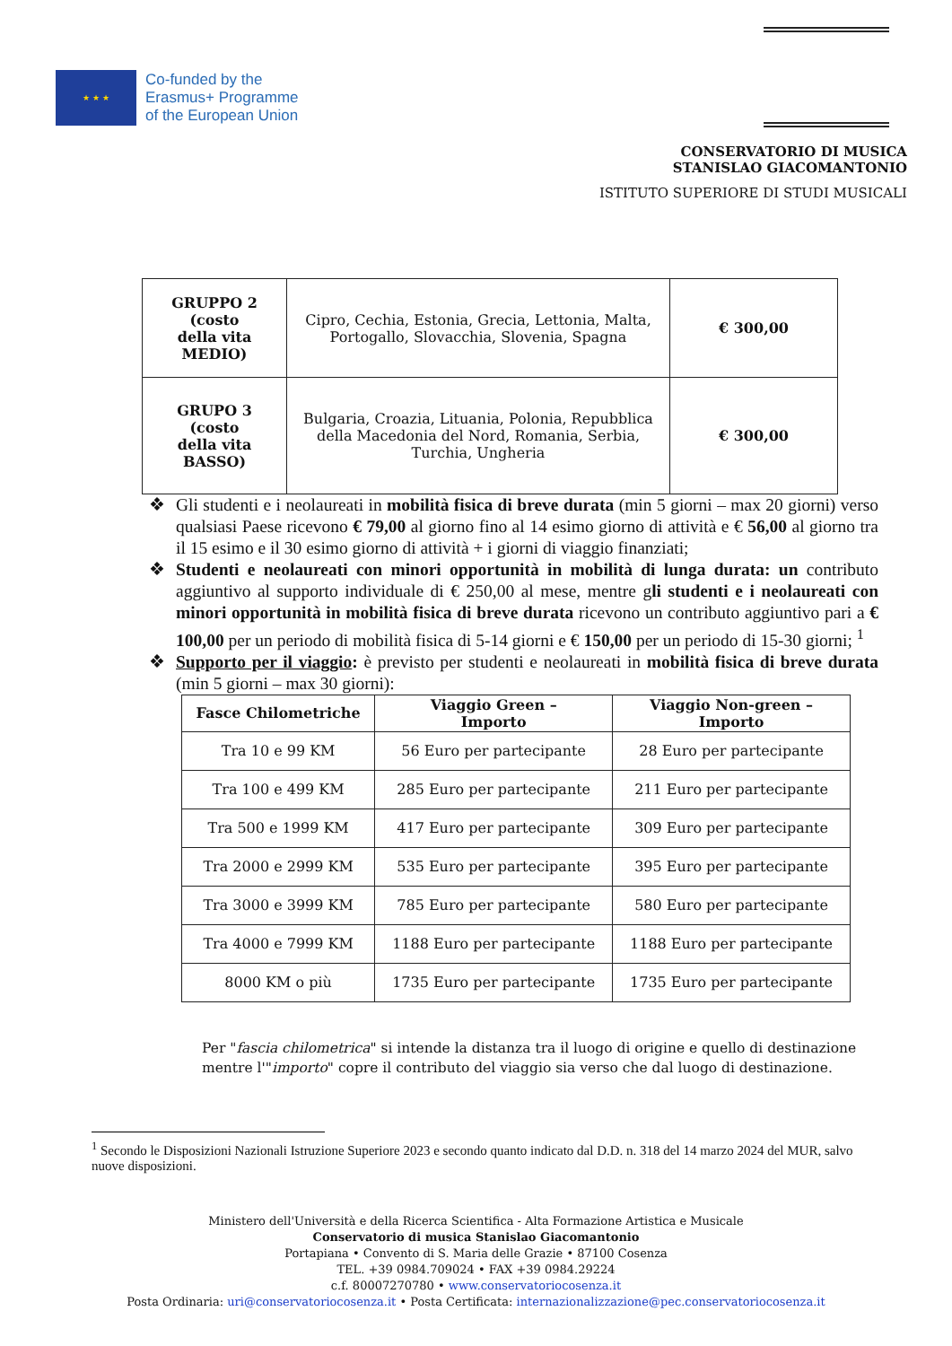★ ★ ★
Co-funded by the
Erasmus+ Programme
of the European Union
CONSERVATORIO DI MUSICA
STANISLAO GIACOMANTONIO
ISTITUTO SUPERIORE DI STUDI MUSICALI
| GRUPPO 2 (costo della vita MEDIO) | Cipro, Cechia, Estonia, Grecia, Lettonia, Malta, Portogallo, Slovacchia, Slovenia, Spagna | € 300,00 |
| GRUPO 3 (costo della vita BASSO) | Bulgaria, Croazia, Lituania, Polonia, Repubblica della Macedonia del Nord, Romania, Serbia, Turchia, Ungheria | € 300,00 |
❖ Gli studenti e i neolaureati in mobilità fisica di breve durata (min 5 giorni – max 20 giorni) verso qualsiasi Paese ricevono € 79,00 al giorno fino al 14 esimo giorno di attività e € 56,00 al giorno tra il 15 esimo e il 30 esimo giorno di attività + i giorni di viaggio finanziati;
❖ Studenti e neolaureati con minori opportunità in mobilità di lunga durata: un contributo aggiuntivo al supporto individuale di € 250,00 al mese, mentre gli studenti e i neolaureati con minori opportunità in mobilità fisica di breve durata ricevono un contributo aggiuntivo pari a € 100,00 per un periodo di mobilità fisica di 5-14 giorni e € 150,00 per un periodo di 15-30 giorni; <sup>1</sup>
❖ Supporto per il viaggio: è previsto per studenti e neolaureati in mobilità fisica di breve durata (min 5 giorni – max 30 giorni):
| Fasce Chilometriche | Viaggio Green – Importo | Viaggio Non-green – Importo |
| --- | --- | --- |
| Tra 10 e 99 KM | 56 Euro per partecipante | 28 Euro per partecipante |
| Tra 100 e 499 KM | 285 Euro per partecipante | 211 Euro per partecipante |
| Tra 500 e 1999 KM | 417 Euro per partecipante | 309 Euro per partecipante |
| Tra 2000 e 2999 KM | 535 Euro per partecipante | 395 Euro per partecipante |
| Tra 3000 e 3999 KM | 785 Euro per partecipante | 580 Euro per partecipante |
| Tra 4000 e 7999 KM | 1188 Euro per partecipante | 1188 Euro per partecipante |
| 8000 KM o più | 1735 Euro per partecipante | 1735 Euro per partecipante |
Per "fascia chilometrica" si intende la distanza tra il luogo di origine e quello di destinazione mentre l'"importo" copre il contributo del viaggio sia verso che dal luogo di destinazione.
<sup>1</sup> Secondo le Disposizioni Nazionali Istruzione Superiore 2023 e secondo quanto indicato dal D.D. n. 318 del 14 marzo 2024 del MUR, salvo nuove disposizioni.
Ministero dell'Università e della Ricerca Scientifica - Alta Formazione Artistica e Musicale
Conservatorio di musica Stanislao Giacomantonio
Portapiana • Convento di S. Maria delle Grazie • 87100 Cosenza
TEL. +39 0984.709024 • FAX +39 0984.29224
c.f. 80007270780 • www.conservatoriocosenza.it
Posta Ordinaria: uri@conservatoriocosenza.it • Posta Certificata: internazionalizzazione@pec.conservatoriocosenza.it